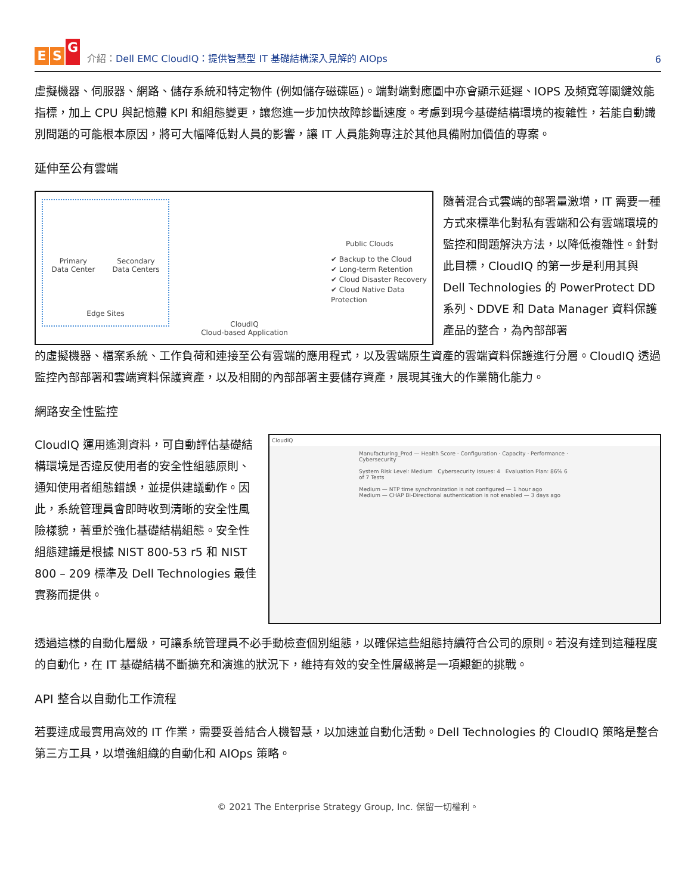E S G
介紹：Dell EMC CloudIQ：提供智慧型 IT 基礎結構深入見解的 AIOps
6
虛擬機器、伺服器、網路、儲存系統和特定物件 (例如儲存磁碟區)。端對端對應圖中亦會顯示延遲、IOPS 及頻寬等關鍵效能指標，加上 CPU 與記憶體 KPI 和組態變更，讓您進一步加快故障診斷速度。考慮到現今基礎結構環境的複雜性，若能自動識別問題的可能根本原因，將可大幅降低對人員的影響，讓 IT 人員能夠專注於其他具備附加價值的專案。
延伸至公有雲端
Primary
Data Center Secondary
Data Centers
Edge Sites
CloudIQ
Cloud-based Application
Public Clouds
✔ Backup to the Cloud
✔ Long-term Retention
✔ Cloud Disaster Recovery
✔ Cloud Native Data Protection
隨著混合式雲端的部署量激增，IT 需要一種方式來標準化對私有雲端和公有雲端環境的監控和問題解決方法，以降低複雜性。針對此目標，CloudIQ 的第一步是利用其與 Dell Technologies 的 PowerProtect DD 系列、DDVE 和 Data Manager 資料保護產品的整合，為內部部署
的虛擬機器、檔案系統、工作負荷和連接至公有雲端的應用程式，以及雲端原生資產的雲端資料保護進行分層。CloudIQ 透過監控內部部署和雲端資料保護資產，以及相關的內部部署主要儲存資產，展現其強大的作業簡化能力。
網路安全性監控
CloudIQ 運用遙測資料，可自動評估基礎結構環境是否違反使用者的安全性組態原則、通知使用者組態錯誤，並提供建議動作。因此，系統管理員會即時收到清晰的安全性風險樣貌，著重於強化基礎結構組態。安全性組態建議是根據 NIST 800-53 r5 和 NIST 800 – 209 標準及 Dell Technologies 最佳實務而提供。
CloudIQ
Manufacturing_Prod — Health Score · Configuration · Capacity · Performance · Cybersecurity
System Risk Level: Medium Cybersecurity Issues: 4 Evaluation Plan: 86% 6 of 7 Tests
Medium — NTP time synchronization is not configured — 1 hour ago
Medium — CHAP Bi-Directional authentication is not enabled — 3 days ago
透過這樣的自動化層級，可讓系統管理員不必手動檢查個別組態，以確保這些組態持續符合公司的原則。若沒有達到這種程度的自動化，在 IT 基礎結構不斷擴充和演進的狀況下，維持有效的安全性層級將是一項艱鉅的挑戰。
API 整合以自動化工作流程
若要達成最實用高效的 IT 作業，需要妥善結合人機智慧，以加速並自動化活動。Dell Technologies 的 CloudIQ 策略是整合第三方工具，以增強組織的自動化和 AIOps 策略。
© 2021 The Enterprise Strategy Group, Inc. 保留一切權利。